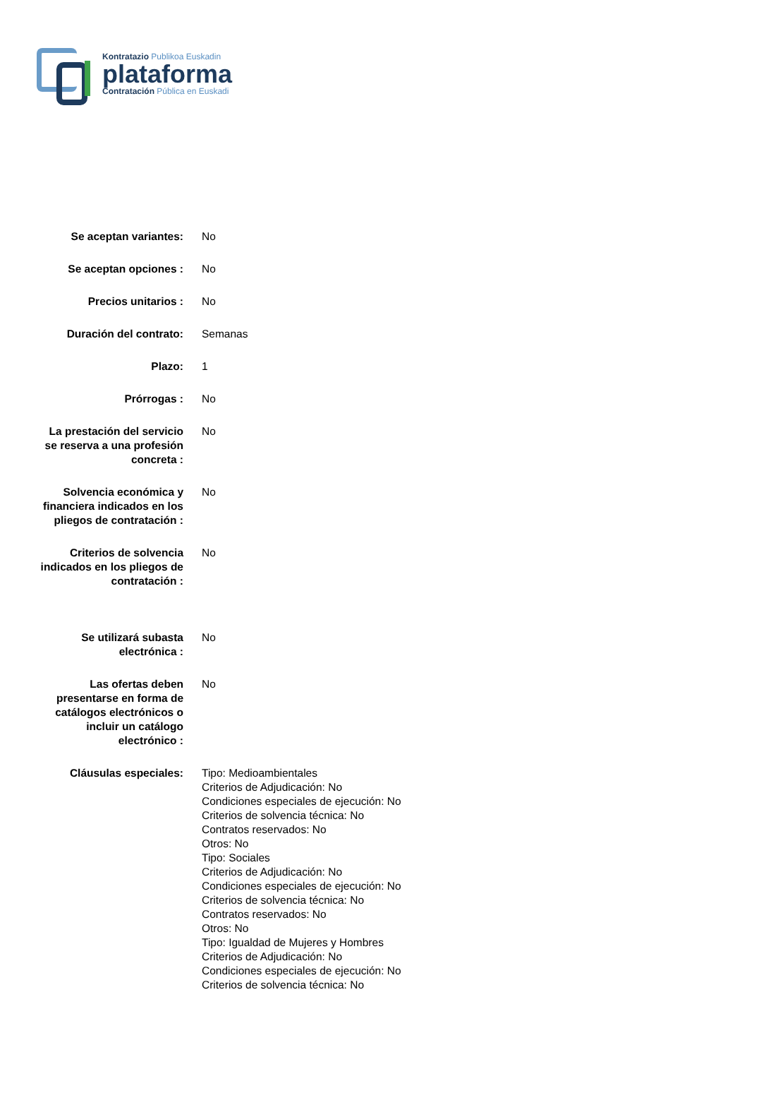Kontratazio Publikoa Euskadin
plataforma
Contratación Pública en Euskadi
| Se aceptan variantes: | No |
| Se aceptan opciones : | No |
| Precios unitarios : | No |
| Duración del contrato: | Semanas |
| Plazo: | 1 |
| Prórrogas : | No |
| La prestación del servicio se reserva a una profesión concreta : | No |
| Solvencia económica y financiera indicados en los pliegos de contratación : | No |
| Criterios de solvencia indicados en los pliegos de contratación : | No |
| Se utilizará subasta electrónica : | No |
| Las ofertas deben presentarse en forma de catálogos electrónicos o incluir un catálogo electrónico : | No |
| Cláusulas especiales: | Tipo: Medioambientales Criterios de Adjudicación: No Condiciones especiales de ejecución: No Criterios de solvencia técnica: No Contratos reservados: No Otros: No Tipo: Sociales Criterios de Adjudicación: No Condiciones especiales de ejecución: No Criterios de solvencia técnica: No Contratos reservados: No Otros: No Tipo: Igualdad de Mujeres y Hombres Criterios de Adjudicación: No Condiciones especiales de ejecución: No Criterios de solvencia técnica: No |